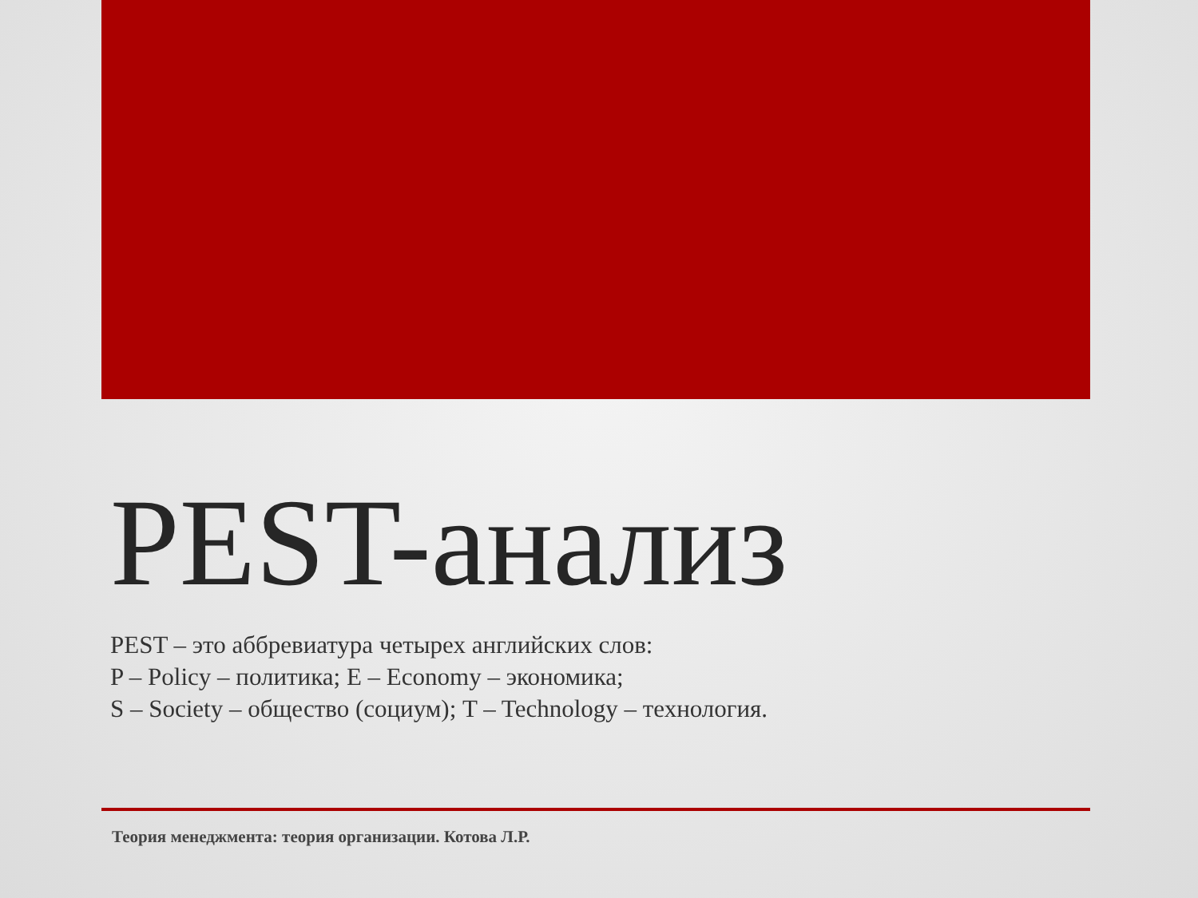PEST-анализ
PEST – это аббревиатура четырех английских слов:
P – Policy – политика; E – Economy – экономика;
S – Society – общество (социум); T – Technology – технология.
Теория менеджмента: теория организации. Котова Л.Р.